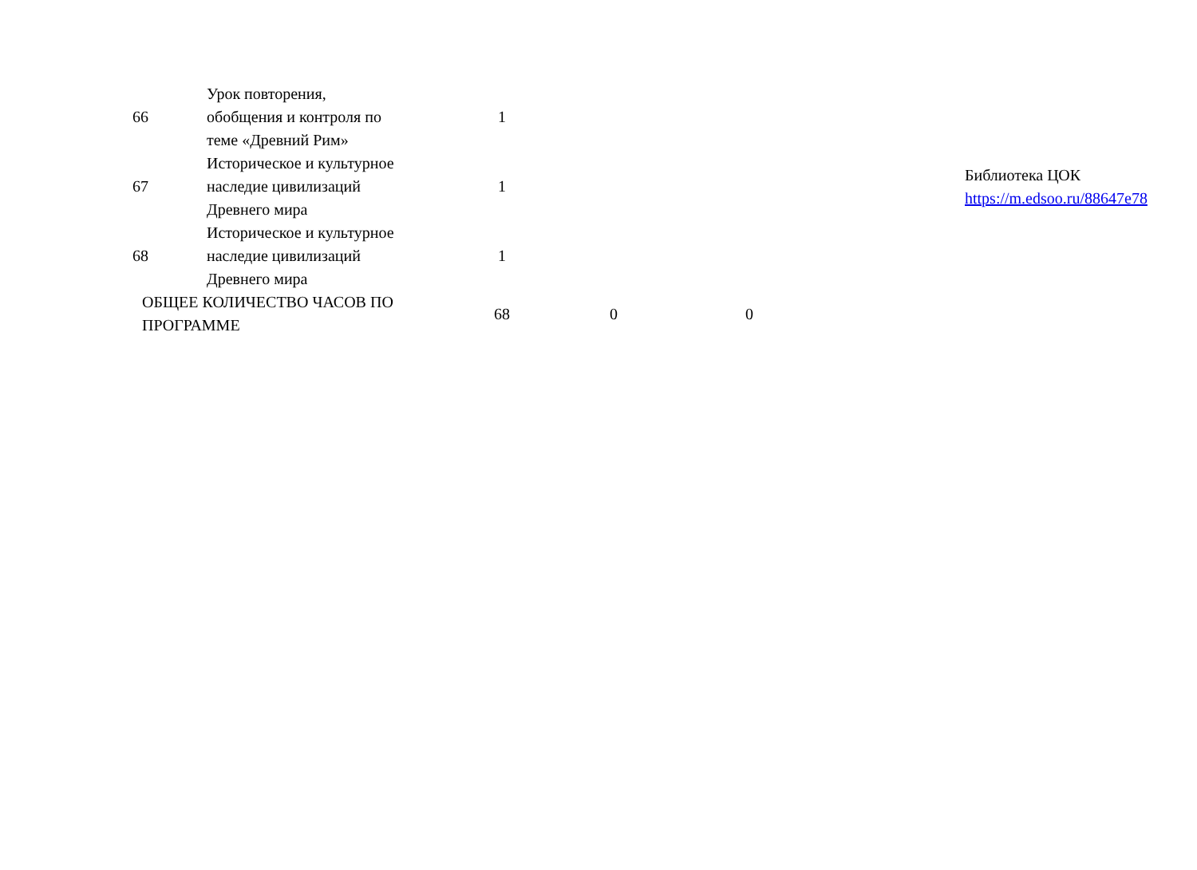| 66 | Урок повторения, обобщения и контроля по теме «Древний Рим» | 1 | | | | |
| 67 | Историческое и культурное наследие цивилизаций Древнего мира | 1 | | | | Библиотека ЦОК https://m.edsoo.ru/88647e78 |
| 68 | Историческое и культурное наследие цивилизаций Древнего мира | 1 | | | | |
| ОБЩЕЕ КОЛИЧЕСТВО ЧАСОВ ПО ПРОГРАММЕ | | 68 | 0 | 0 | | |